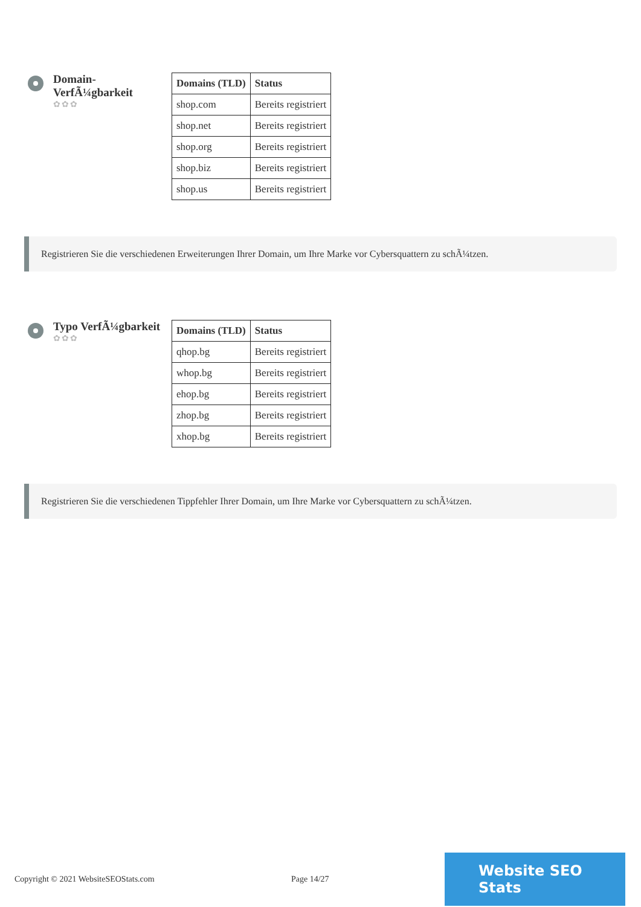Domain-VerfÃ¼gbarkeit
✿✿✿
| Domains (TLD) | Status |
| --- | --- |
| shop.com | Bereits registriert |
| shop.net | Bereits registriert |
| shop.org | Bereits registriert |
| shop.biz | Bereits registriert |
| shop.us | Bereits registriert |
Registrieren Sie die verschiedenen Erweiterungen Ihrer Domain, um Ihre Marke vor Cybersquattern zu schÃ¼tzen.
Typo VerfÃ¼gbarkeit
✿✿✿
| Domains (TLD) | Status |
| --- | --- |
| qhop.bg | Bereits registriert |
| whop.bg | Bereits registriert |
| ehop.bg | Bereits registriert |
| zhop.bg | Bereits registriert |
| xhop.bg | Bereits registriert |
Registrieren Sie die verschiedenen Tippfehler Ihrer Domain, um Ihre Marke vor Cybersquattern zu schÃ¼tzen.
Copyright © 2021 WebsiteSEOStats.com Page 14/27
Website SEO Stats